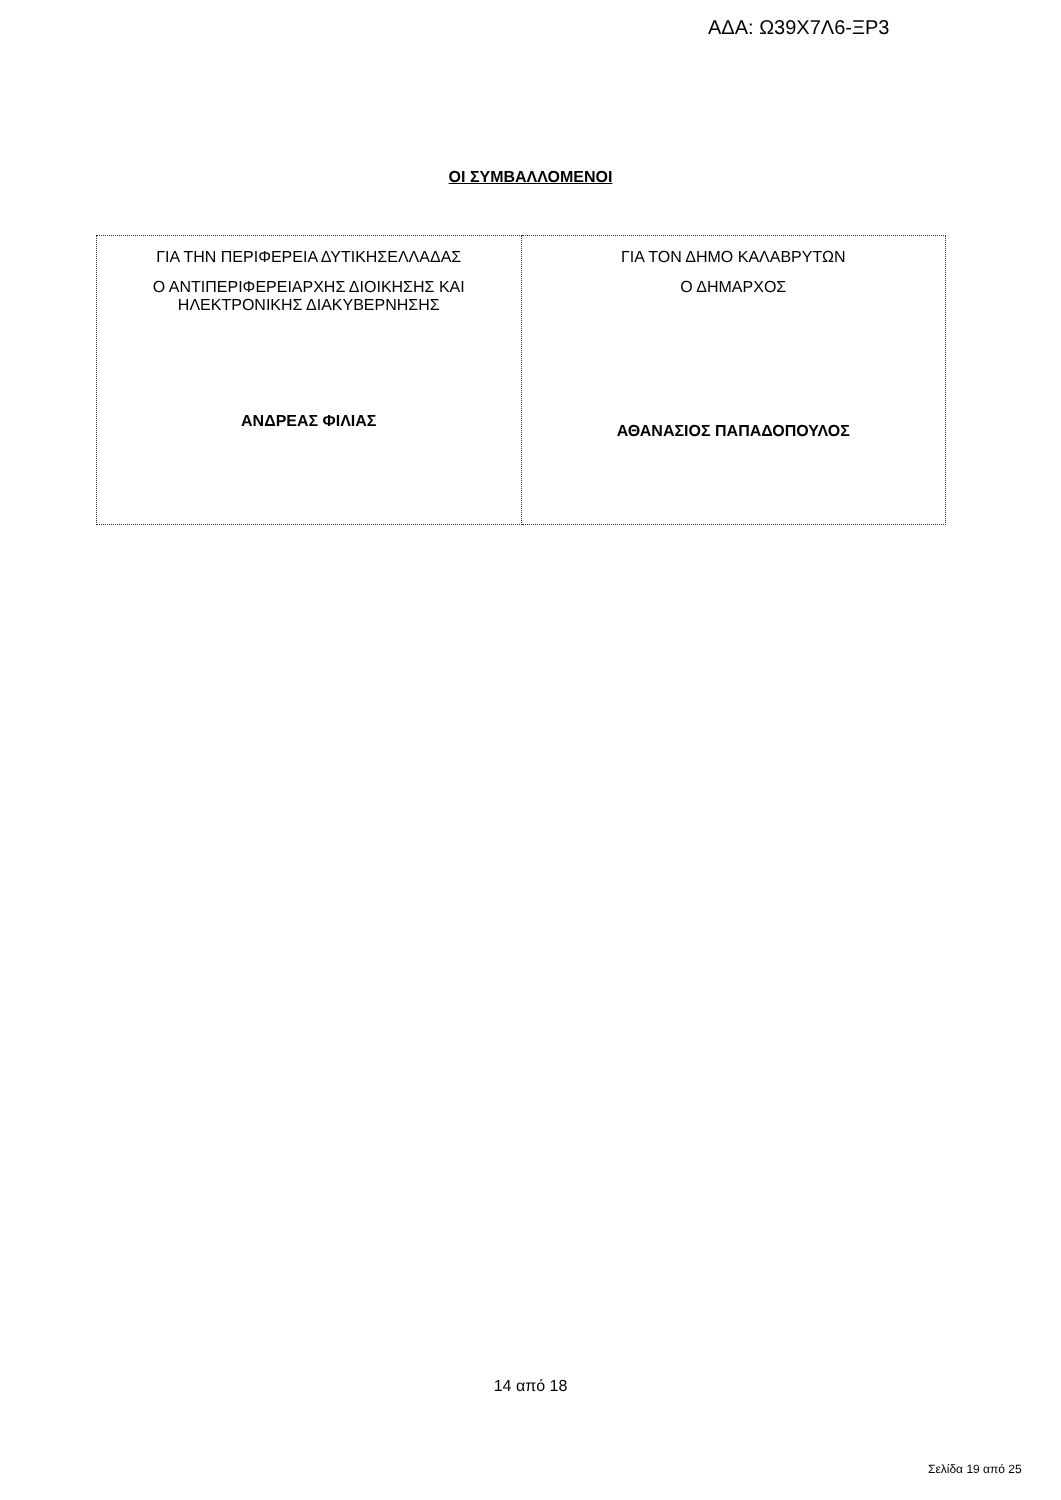ΑΔΑ: Ω39Χ7Λ6-ΞΡ3
ΟΙ ΣΥΜΒΑΛΛΟΜΕΝΟΙ
| ΓΙΑ ΤΗΝ ΠΕΡΙΦΕΡΕΙΑ ΔΥΤΙΚΗΣΕΛΛΑΔΑΣ Ο ΑΝΤΙΠΕΡΙΦΕΡΕΙΑΡΧΗΣ ΔΙΟΙΚΗΣΗΣ ΚΑΙ ΗΛΕΚΤΡΟΝΙΚΗΣ ΔΙΑΚΥΒΕΡΝΗΣΗΣ ΑΝΔΡΕΑΣ ΦΙΛΙΑΣ | ΓΙΑ ΤΟΝ ΔΗΜΟ ΚΑΛΑΒΡΥΤΩΝ Ο ΔΗΜΑΡΧΟΣ ΑΘΑΝΑΣΙΟΣ ΠΑΠΑΔΟΠΟΥΛΟΣ |
14 από 18
Σελίδα 19 από 25